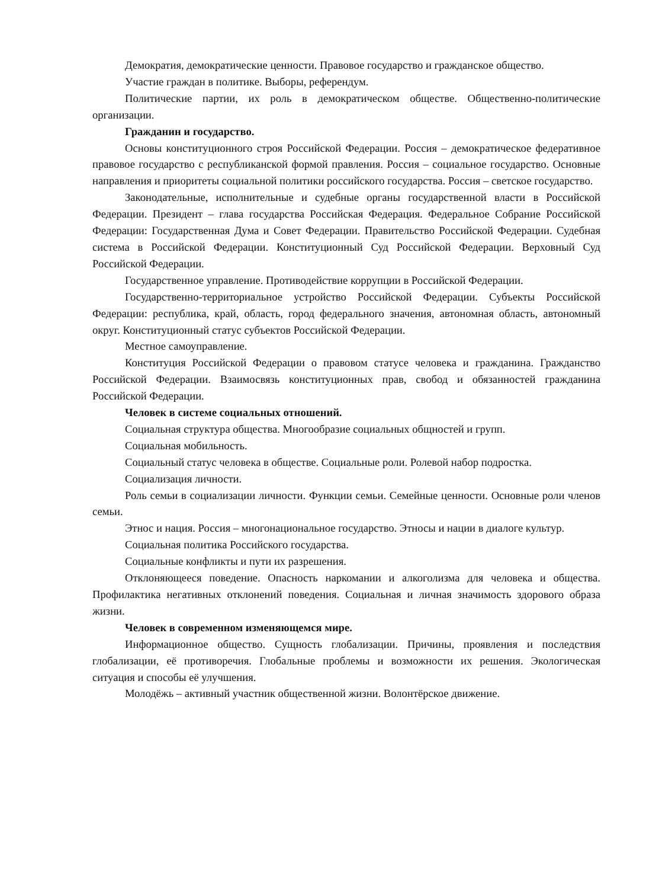Демократия, демократические ценности. Правовое государство и гражданское общество.
Участие граждан в политике. Выборы, референдум.
Политические партии, их роль в демократическом обществе. Общественно-политические организации.
Гражданин и государство.
Основы конституционного строя Российской Федерации. Россия – демократическое федеративное правовое государство с республиканской формой правления. Россия – социальное государство. Основные направления и приоритеты социальной политики российского государства. Россия – светское государство.
Законодательные, исполнительные и судебные органы государственной власти в Российской Федерации. Президент – глава государства Российская Федерация. Федеральное Собрание Российской Федерации: Государственная Дума и Совет Федерации. Правительство Российской Федерации. Судебная система в Российской Федерации. Конституционный Суд Российской Федерации. Верховный Суд Российской Федерации.
Государственное управление. Противодействие коррупции в Российской Федерации.
Государственно-территориальное устройство Российской Федерации. Субъекты Российской Федерации: республика, край, область, город федерального значения, автономная область, автономный округ. Конституционный статус субъектов Российской Федерации.
Местное самоуправление.
Конституция Российской Федерации о правовом статусе человека и гражданина. Гражданство Российской Федерации. Взаимосвязь конституционных прав, свобод и обязанностей гражданина Российской Федерации.
Человек в системе социальных отношений.
Социальная структура общества. Многообразие социальных общностей и групп.
Социальная мобильность.
Социальный статус человека в обществе. Социальные роли. Ролевой набор подростка.
Социализация личности.
Роль семьи в социализации личности. Функции семьи. Семейные ценности. Основные роли членов семьи.
Этнос и нация. Россия – многонациональное государство. Этносы и нации в диалоге культур.
Социальная политика Российского государства.
Социальные конфликты и пути их разрешения.
Отклоняющееся поведение. Опасность наркомании и алкоголизма для человека и общества. Профилактика негативных отклонений поведения. Социальная и личная значимость здорового образа жизни.
Человек в современном изменяющемся мире.
Информационное общество. Сущность глобализации. Причины, проявления и последствия глобализации, её противоречия. Глобальные проблемы и возможности их решения. Экологическая ситуация и способы её улучшения.
Молодёжь – активный участник общественной жизни. Волонтёрское движение.